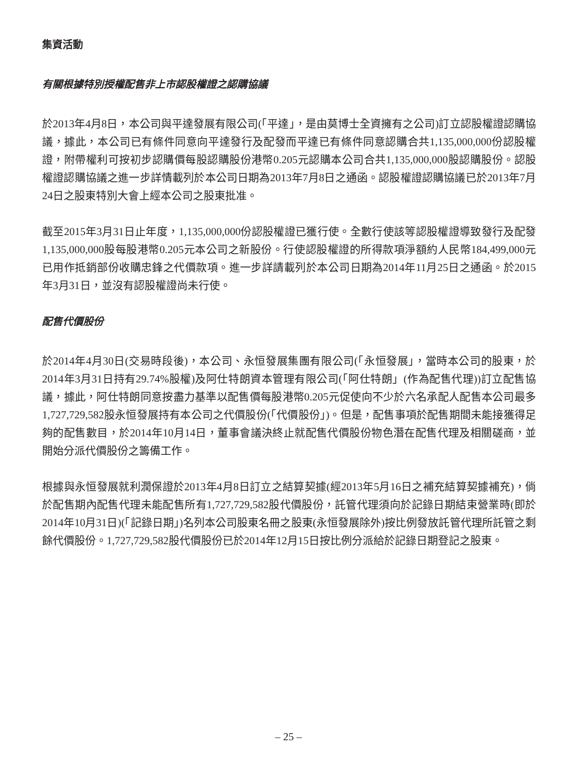集資活動
有關根據特別授權配售非上市認股權證之認購協議
於2013年4月8日，本公司與平達發展有限公司(「平達」，是由莫博士全資擁有之公司)訂立認股權證認購協議，據此，本公司已有條件同意向平達發行及配發而平達已有條件同意認購合共1,135,000,000份認股權證，附帶權利可按初步認購價每股認購股份港幣0.205元認購本公司合共1,135,000,000股認購股份。認股權證認購協議之進一步詳情載列於本公司日期為2013年7月8日之通函。認股權證認購協議已於2013年7月24日之股東特別大會上經本公司之股東批准。
截至2015年3月31日止年度，1,135,000,000份認股權證已獲行使。全數行使該等認股權證導致發行及配發1,135,000,000股每股港幣0.205元本公司之新股份。行使認股權證的所得款項淨額約人民幣184,499,000元已用作抵銷部份收購忠鋒之代價款項。進一步詳請載列於本公司日期為2014年11月25日之通函。於2015年3月31日，並沒有認股權證尚未行使。
配售代價股份
於2014年4月30日(交易時段後)，本公司、永恒發展集團有限公司(「永恒發展」，當時本公司的股東，於2014年3月31日持有29.74%股權)及阿仕特朗資本管理有限公司(「阿仕特朗」(作為配售代理))訂立配售協議，據此，阿仕特朗同意按盡力基準以配售價每股港幣0.205元促使向不少於六名承配人配售本公司最多1,727,729,582股永恒發展持有本公司之代價股份(「代價股份」)。但是，配售事項於配售期間未能接獲得足夠的配售數目，於2014年10月14日，董事會議決終止就配售代價股份物色潛在配售代理及相關磋商，並開始分派代價股份之籌備工作。
根據與永恒發展就利潤保證於2013年4月8日訂立之結算契據(經2013年5月16日之補充結算契據補充)，倘於配售期內配售代理未能配售所有1,727,729,582股代價股份，託管代理須向於記錄日期結束營業時(即於2014年10月31日)(「記錄日期」)名列本公司股東名冊之股東(永恒發展除外)按比例發放託管代理所託管之剩餘代價股份。1,727,729,582股代價股份已於2014年12月15日按比例分派給於記錄日期登記之股東。
– 25 –